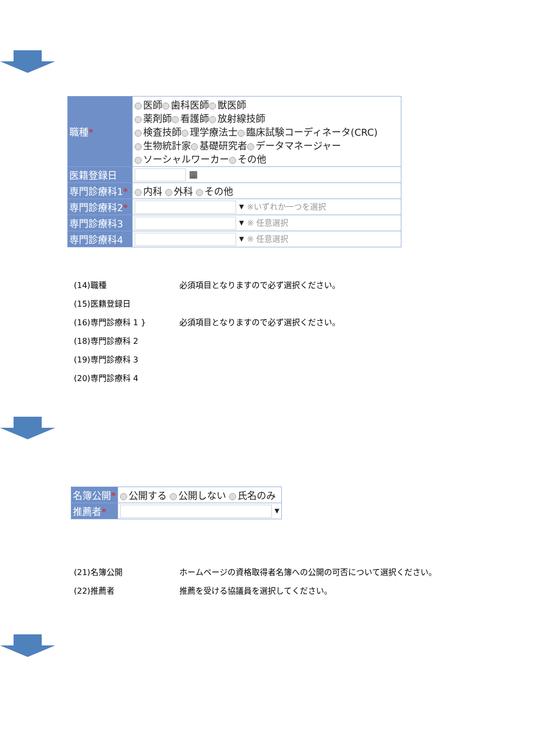| 職種 * | 医師 歯科医師 獣医師 薬剤師 看護師 放射線技師 検査技師 理学療法士 臨床試験コーディネータ(CRC) 生物統計家 基礎研究者 データマネージャー ソーシャルワーカー その他 |
| 医籍登録日 | ▦ |
| 専門診療科1 * | 内科 外科 その他 |
| 専門診療科2 * | ▾ ※いずれか一つを選択 |
| 専門診療科3 | ▾ ※ 任意選択 |
| 専門診療科4 | ▾ ※ 任意選択 |
(14)職種 必須項目となりますので必ず選択ください。
(15)医籍登録日
(16)専門診療科 1 } 必須項目となりますので必ず選択ください。
(18)専門診療科 2
(19)専門診療科 3
(20)専門診療科 4
| 名簿公開 * | 公開する 公開しない 氏名のみ |
| 推薦者 * | ▾ |
(21)名簿公開 ホームページの資格取得者名簿への公開の可否について選択ください。
(22)推薦者 推薦を受ける協議員を選択してください。